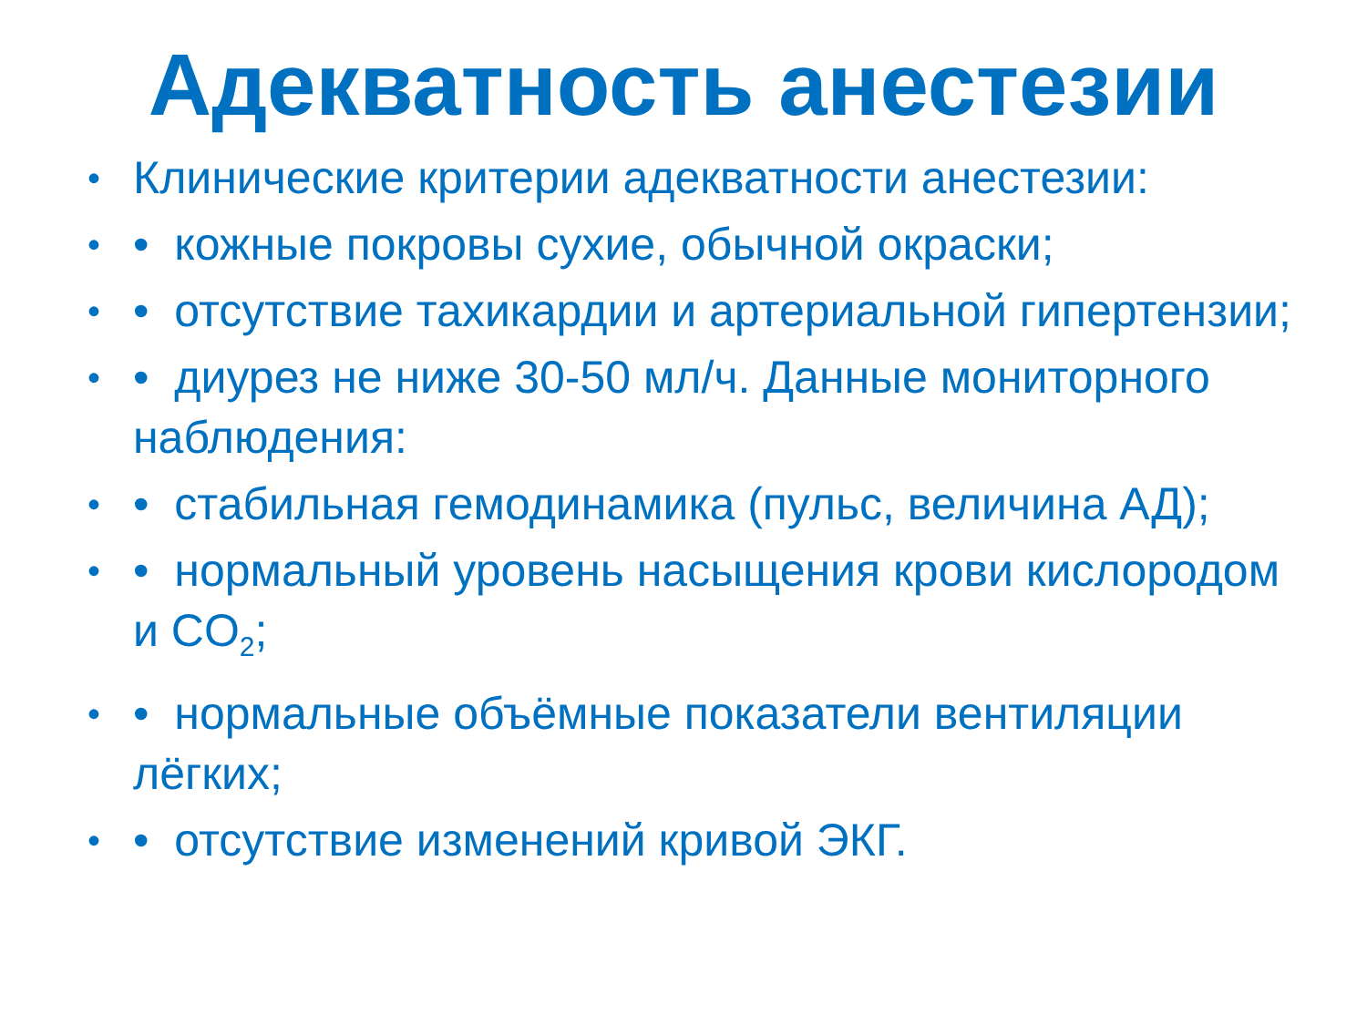Адекватность анестезии
• Клинические критерии адекватности анестезии:
• • кожные покровы сухие, обычной окраски;
• • отсутствие тахикардии и артериальной гипертензии;
• • диурез не ниже 30-50 мл/ч. Данные мониторного наблюдения:
• • стабильная гемодинамика (пульс, величина АД);
• • нормальный уровень насыщения крови кислородом и CO<sub>2</sub>;
• • нормальные объёмные показатели вентиляции лёгких;
• • отсутствие изменений кривой ЭКГ.